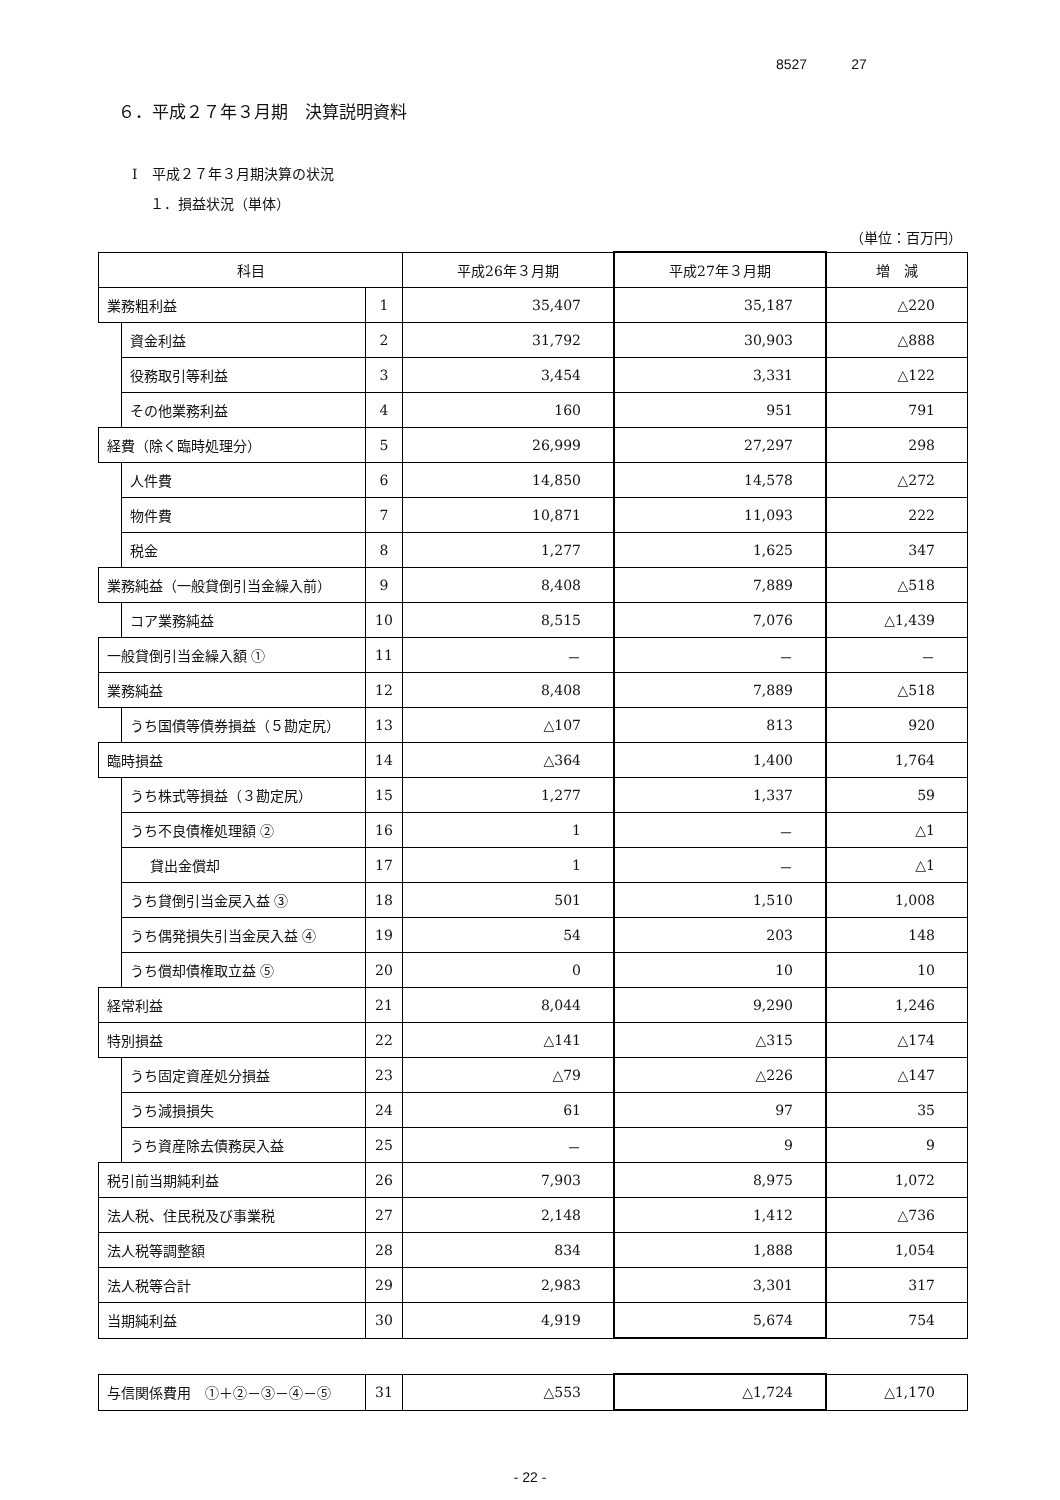8527 27
６．平成２７年３月期　決算説明資料
Ⅰ　平成２７年３月期決算の状況
１．損益状況（単体）
（単位：百万円）
| 科目 | | | 平成26年３月期 | 平成27年３月期 | 増 減 |
| --- | --- | --- | --- | --- | --- |
| 業務粗利益 | | 1 | 35,407 | 35,187 | △220 |
| | 資金利益 | 2 | 31,792 | 30,903 | △888 |
| | 役務取引等利益 | 3 | 3,454 | 3,331 | △122 |
| | その他業務利益 | 4 | 160 | 951 | 791 |
| 経費（除く臨時処理分） | | 5 | 26,999 | 27,297 | 298 |
| | 人件費 | 6 | 14,850 | 14,578 | △272 |
| | 物件費 | 7 | 10,871 | 11,093 | 222 |
| | 税金 | 8 | 1,277 | 1,625 | 347 |
| 業務純益（一般貸倒引当金繰入前） | | 9 | 8,408 | 7,889 | △518 |
| | コア業務純益 | 10 | 8,515 | 7,076 | △1,439 |
| 一般貸倒引当金繰入額 ① | | 11 | － | － | － |
| 業務純益 | | 12 | 8,408 | 7,889 | △518 |
| | うち国債等債券損益（５勘定尻） | 13 | △107 | 813 | 920 |
| 臨時損益 | | 14 | △364 | 1,400 | 1,764 |
| | うち株式等損益（３勘定尻） | 15 | 1,277 | 1,337 | 59 |
| | うち不良債権処理額 ② | 16 | 1 | － | △1 |
| | 貸出金償却 | 17 | 1 | － | △1 |
| | うち貸倒引当金戻入益 ③ | 18 | 501 | 1,510 | 1,008 |
| | うち偶発損失引当金戻入益 ④ | 19 | 54 | 203 | 148 |
| | うち償却債権取立益 ⑤ | 20 | 0 | 10 | 10 |
| 経常利益 | | 21 | 8,044 | 9,290 | 1,246 |
| 特別損益 | | 22 | △141 | △315 | △174 |
| | うち固定資産処分損益 | 23 | △79 | △226 | △147 |
| | うち減損損失 | 24 | 61 | 97 | 35 |
| | うち資産除去債務戻入益 | 25 | － | 9 | 9 |
| 税引前当期純利益 | | 26 | 7,903 | 8,975 | 1,072 |
| 法人税、住民税及び事業税 | | 27 | 2,148 | 1,412 | △736 |
| 法人税等調整額 | | 28 | 834 | 1,888 | 1,054 |
| 法人税等合計 | | 29 | 2,983 | 3,301 | 317 |
| 当期純利益 | | 30 | 4,919 | 5,674 | 754 |
| 与信関係費用 ①＋②－③－④－⑤ | 31 | △553 | △1,724 | △1,170 |
- 22 -